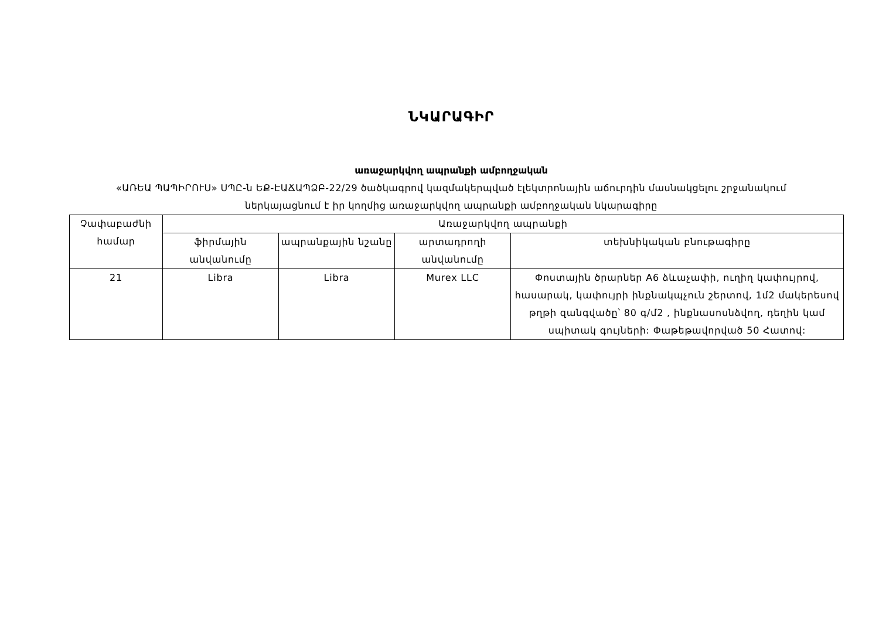ՆԿԱՐԱԳԻՐ
առաջարկվող ապրանքի ամբողջական
«ԱՌԵԱ ՊԱՊԻՐՈՒՍ» ՍՊԸ-ն ԵՔ-ԷԱՃԱՊՁԲ-22/29 ծածկագրով կազմակերպված էլեկտրոնային աճուրդին մասնակցելու շրջանակում
ներկայացնում է իր կողմից առաջարկվող ապրանքի ամբողջական նկարագիրը
| Չափաբաժնի համար | Առաջարկվող ապրանքի | | | |
| --- | --- | --- | --- | --- |
| | ֆիրմային անվանումը | ապրանքային նշանը | արտադրողի անվանումը | տեխնիկական բնութագիրը |
| 21 | Libra | Libra | Murex LLC | Փոստային ծրարներ A6 ձևաչափի, ուղիղ կափույրով, հասարակ, կափույրի ինքնակպչուն շերտով, 1մ2 մակերեսով թղթի զանգվածը՝ 80 գ/մ2 , ինքնասոսնձվող, դեղին կամ սպիտակ գույների: Փաթեթավորված 50 Հատով: |